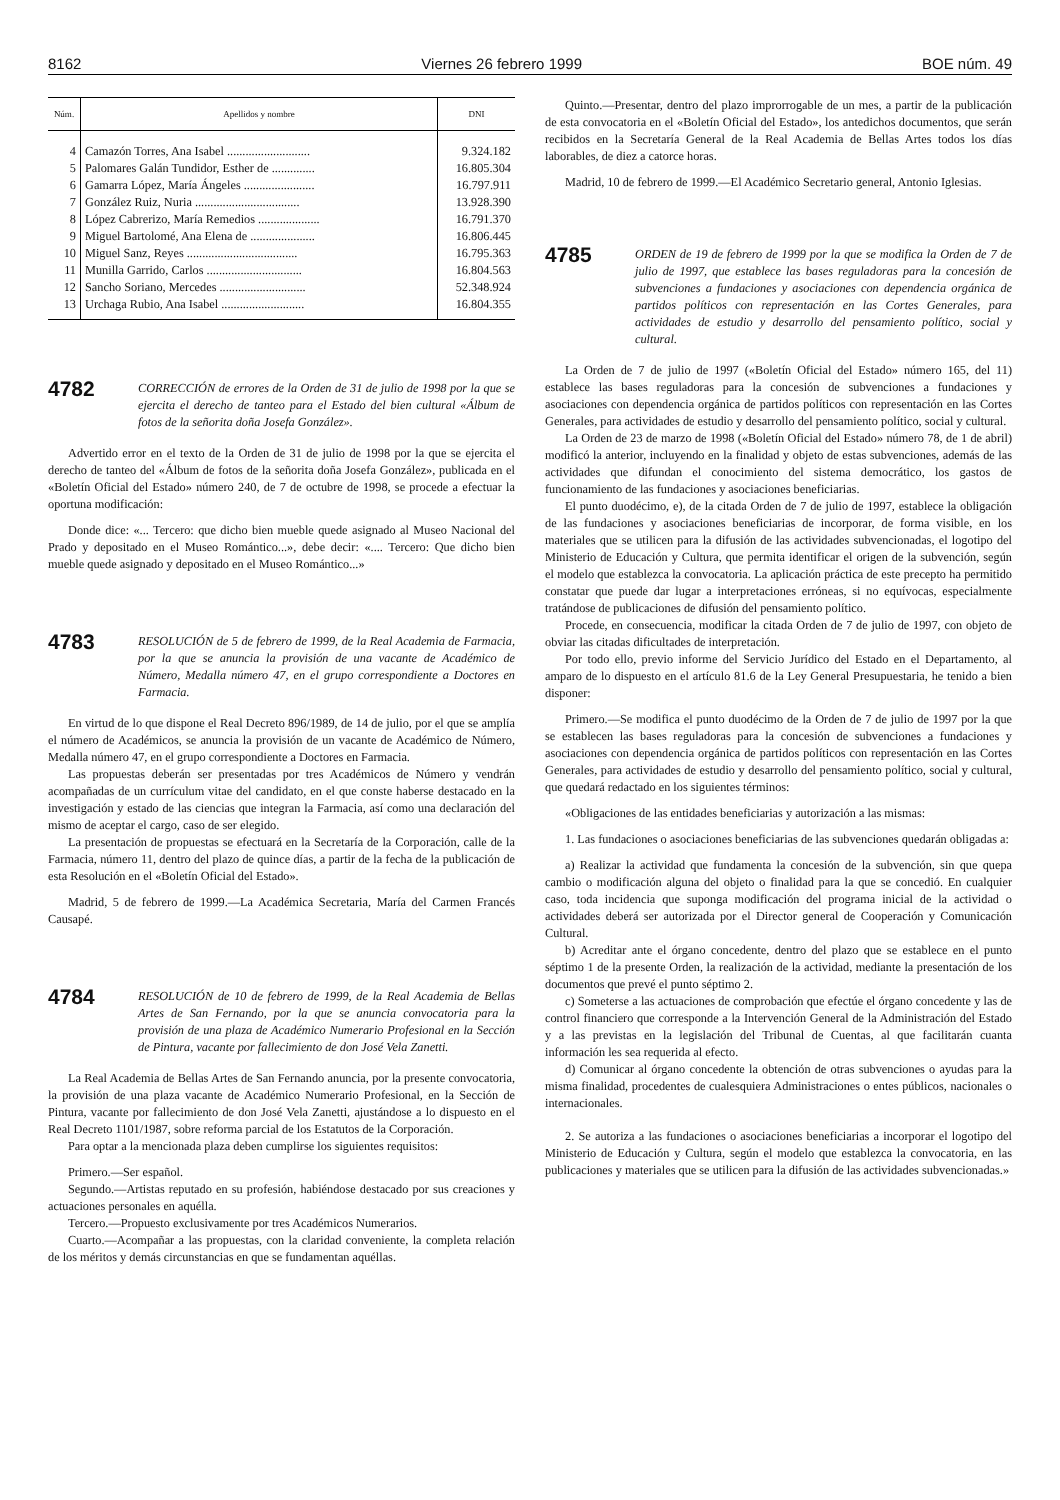8162 Viernes 26 febrero 1999 BOE núm. 49
| Núm. | Apellidos y nombre | DNI |
| --- | --- | --- |
| 4 | Camazón Torres, Ana Isabel ........................... | 9.324.182 |
| 5 | Palomares Galán Tundidor, Esther de .............. | 16.805.304 |
| 6 | Gamarra López, María Ángeles ....................... | 16.797.911 |
| 7 | González Ruiz, Nuria .................................. | 13.928.390 |
| 8 | López Cabrerizo, María Remedios .................... | 16.791.370 |
| 9 | Miguel Bartolomé, Ana Elena de ..................... | 16.806.445 |
| 10 | Miguel Sanz, Reyes .................................... | 16.795.363 |
| 11 | Munilla Garrido, Carlos ............................... | 16.804.563 |
| 12 | Sancho Soriano, Mercedes ............................ | 52.348.924 |
| 13 | Urchaga Rubio, Ana Isabel ........................... | 16.804.355 |
4782
CORRECCIÓN de errores de la Orden de 31 de julio de 1998 por la que se ejercita el derecho de tanteo para el Estado del bien cultural «Álbum de fotos de la señorita doña Josefa González».
Advertido error en el texto de la Orden de 31 de julio de 1998 por la que se ejercita el derecho de tanteo del «Álbum de fotos de la señorita doña Josefa González», publicada en el «Boletín Oficial del Estado» número 240, de 7 de octubre de 1998, se procede a efectuar la oportuna modificación:
Donde dice: «... Tercero: que dicho bien mueble quede asignado al Museo Nacional del Prado y depositado en el Museo Romántico...», debe decir: «.... Tercero: Que dicho bien mueble quede asignado y depositado en el Museo Romántico...»
4783
RESOLUCIÓN de 5 de febrero de 1999, de la Real Academia de Farmacia, por la que se anuncia la provisión de una vacante de Académico de Número, Medalla número 47, en el grupo correspondiente a Doctores en Farmacia.
En virtud de lo que dispone el Real Decreto 896/1989, de 14 de julio, por el que se amplía el número de Académicos, se anuncia la provisión de un vacante de Académico de Número, Medalla número 47, en el grupo correspondiente a Doctores en Farmacia.
Las propuestas deberán ser presentadas por tres Académicos de Número y vendrán acompañadas de un currículum vitae del candidato, en el que conste haberse destacado en la investigación y estado de las ciencias que integran la Farmacia, así como una declaración del mismo de aceptar el cargo, caso de ser elegido.
La presentación de propuestas se efectuará en la Secretaría de la Corporación, calle de la Farmacia, número 11, dentro del plazo de quince días, a partir de la fecha de la publicación de esta Resolución en el «Boletín Oficial del Estado».
Madrid, 5 de febrero de 1999.—La Académica Secretaria, María del Carmen Francés Causapé.
4784
RESOLUCIÓN de 10 de febrero de 1999, de la Real Academia de Bellas Artes de San Fernando, por la que se anuncia convocatoria para la provisión de una plaza de Académico Numerario Profesional en la Sección de Pintura, vacante por fallecimiento de don José Vela Zanetti.
La Real Academia de Bellas Artes de San Fernando anuncia, por la presente convocatoria, la provisión de una plaza vacante de Académico Numerario Profesional, en la Sección de Pintura, vacante por fallecimiento de don José Vela Zanetti, ajustándose a lo dispuesto en el Real Decreto 1101/1987, sobre reforma parcial de los Estatutos de la Corporación.
Para optar a la mencionada plaza deben cumplirse los siguientes requisitos:
Primero.—Ser español.
Segundo.—Artistas reputado en su profesión, habiéndose destacado por sus creaciones y actuaciones personales en aquélla.
Tercero.—Propuesto exclusivamente por tres Académicos Numerarios.
Cuarto.—Acompañar a las propuestas, con la claridad conveniente, la completa relación de los méritos y demás circunstancias en que se fundamentan aquéllas.
Quinto.—Presentar, dentro del plazo improrrogable de un mes, a partir de la publicación de esta convocatoria en el «Boletín Oficial del Estado», los antedichos documentos, que serán recibidos en la Secretaría General de la Real Academia de Bellas Artes todos los días laborables, de diez a catorce horas.
Madrid, 10 de febrero de 1999.—El Académico Secretario general, Antonio Iglesias.
4785
ORDEN de 19 de febrero de 1999 por la que se modifica la Orden de 7 de julio de 1997, que establece las bases reguladoras para la concesión de subvenciones a fundaciones y asociaciones con dependencia orgánica de partidos políticos con representación en las Cortes Generales, para actividades de estudio y desarrollo del pensamiento político, social y cultural.
La Orden de 7 de julio de 1997 («Boletín Oficial del Estado» número 165, del 11) establece las bases reguladoras para la concesión de subvenciones a fundaciones y asociaciones con dependencia orgánica de partidos políticos con representación en las Cortes Generales, para actividades de estudio y desarrollo del pensamiento político, social y cultural.
La Orden de 23 de marzo de 1998 («Boletín Oficial del Estado» número 78, de 1 de abril) modificó la anterior, incluyendo en la finalidad y objeto de estas subvenciones, además de las actividades que difundan el conocimiento del sistema democrático, los gastos de funcionamiento de las fundaciones y asociaciones beneficiarias.
El punto duodécimo, e), de la citada Orden de 7 de julio de 1997, establece la obligación de las fundaciones y asociaciones beneficiarias de incorporar, de forma visible, en los materiales que se utilicen para la difusión de las actividades subvencionadas, el logotipo del Ministerio de Educación y Cultura, que permita identificar el origen de la subvención, según el modelo que establezca la convocatoria. La aplicación práctica de este precepto ha permitido constatar que puede dar lugar a interpretaciones erróneas, si no equívocas, especialmente tratándose de publicaciones de difusión del pensamiento político.
Procede, en consecuencia, modificar la citada Orden de 7 de julio de 1997, con objeto de obviar las citadas dificultades de interpretación.
Por todo ello, previo informe del Servicio Jurídico del Estado en el Departamento, al amparo de lo dispuesto en el artículo 81.6 de la Ley General Presupuestaria, he tenido a bien disponer:
Primero.—Se modifica el punto duodécimo de la Orden de 7 de julio de 1997 por la que se establecen las bases reguladoras para la concesión de subvenciones a fundaciones y asociaciones con dependencia orgánica de partidos políticos con representación en las Cortes Generales, para actividades de estudio y desarrollo del pensamiento político, social y cultural, que quedará redactado en los siguientes términos:
«Obligaciones de las entidades beneficiarias y autorización a las mismas:
1. Las fundaciones o asociaciones beneficiarias de las subvenciones quedarán obligadas a:
a) Realizar la actividad que fundamenta la concesión de la subvención, sin que quepa cambio o modificación alguna del objeto o finalidad para la que se concedió. En cualquier caso, toda incidencia que suponga modificación del programa inicial de la actividad o actividades deberá ser autorizada por el Director general de Cooperación y Comunicación Cultural.
b) Acreditar ante el órgano concedente, dentro del plazo que se establece en el punto séptimo 1 de la presente Orden, la realización de la actividad, mediante la presentación de los documentos que prevé el punto séptimo 2.
c) Someterse a las actuaciones de comprobación que efectúe el órgano concedente y las de control financiero que corresponde a la Intervención General de la Administración del Estado y a las previstas en la legislación del Tribunal de Cuentas, al que facilitarán cuanta información les sea requerida al efecto.
d) Comunicar al órgano concedente la obtención de otras subvenciones o ayudas para la misma finalidad, procedentes de cualesquiera Administraciones o entes públicos, nacionales o internacionales.
2. Se autoriza a las fundaciones o asociaciones beneficiarias a incorporar el logotipo del Ministerio de Educación y Cultura, según el modelo que establezca la convocatoria, en las publicaciones y materiales que se utilicen para la difusión de las actividades subvencionadas.»